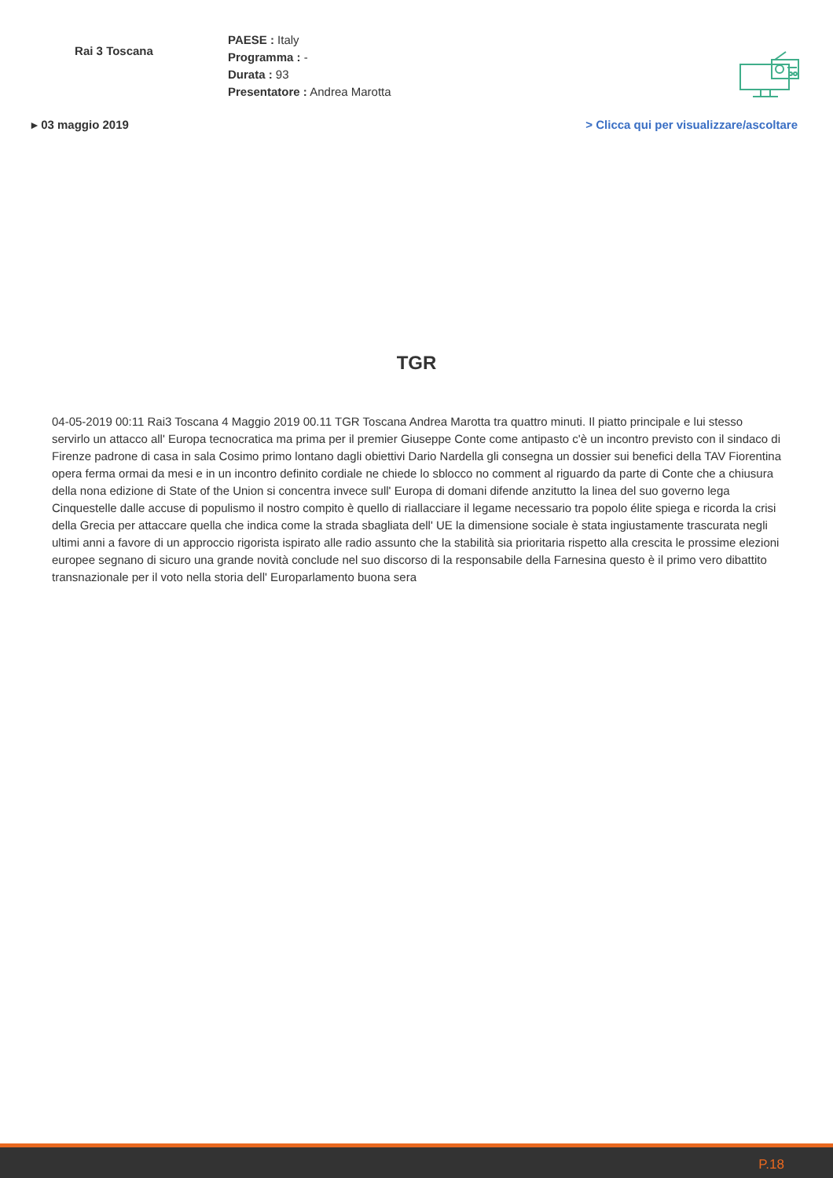Rai 3 Toscana
PAESE : Italy
Programma : -
Durata : 93
Presentatore : Andrea Marotta
▸ 03 maggio 2019 > Clicca qui per visualizzare/ascoltare
TGR
04-05-2019 00:11 Rai3 Toscana 4 Maggio 2019 00.11 TGR Toscana Andrea Marotta tra quattro minuti. Il piatto principale e lui stesso servirlo un attacco all' Europa tecnocratica ma prima per il premier Giuseppe Conte come antipasto c'è un incontro previsto con il sindaco di Firenze padrone di casa in sala Cosimo primo lontano dagli obiettivi Dario Nardella gli consegna un dossier sui benefici della TAV Fiorentina opera ferma ormai da mesi e in un incontro definito cordiale ne chiede lo sblocco no comment al riguardo da parte di Conte che a chiusura della nona edizione di State of the Union si concentra invece sull' Europa di domani difende anzitutto la linea del suo governo lega Cinquestelle dalle accuse di populismo il nostro compito è quello di riallacciare il legame necessario tra popolo élite spiega e ricorda la crisi della Grecia per attaccare quella che indica come la strada sbagliata dell' UE la dimensione sociale è stata ingiustamente trascurata negli ultimi anni a favore di un approccio rigorista ispirato alle radio assunto che la stabilità sia prioritaria rispetto alla crescita le prossime elezioni europee segnano di sicuro una grande novità conclude nel suo discorso di la responsabile della Farnesina questo è il primo vero dibattito transnazionale per il voto nella storia dell' Europarlamento buona sera
P.18